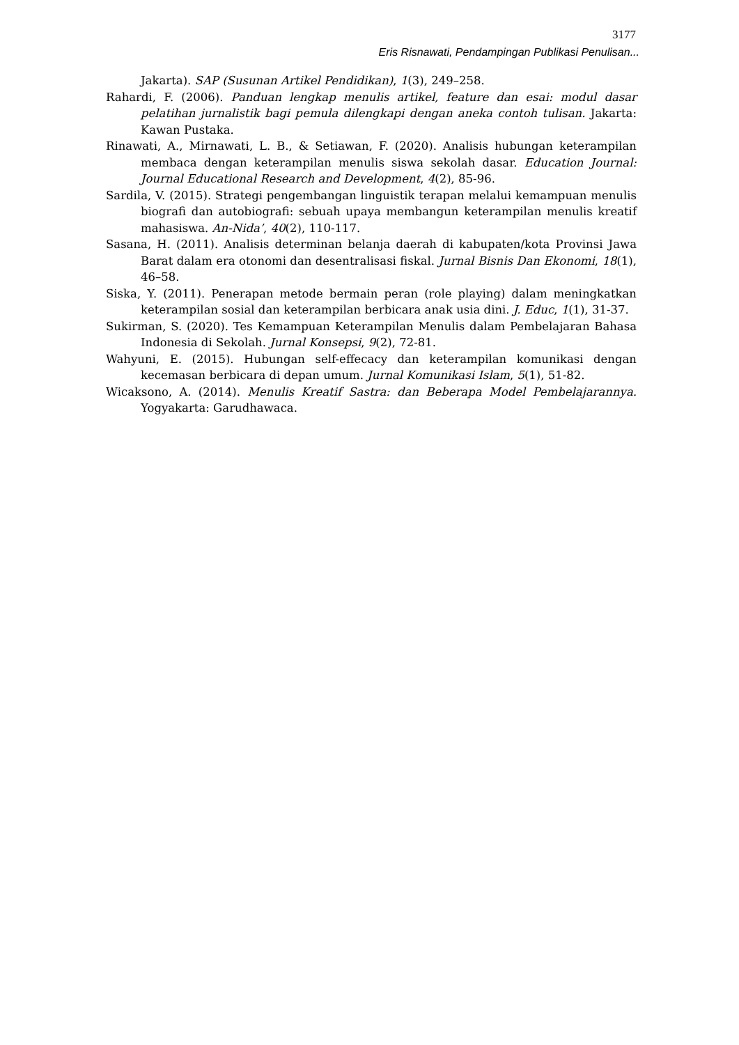3177
Eris Risnawati, Pendampingan Publikasi Penulisan...
Jakarta). SAP (Susunan Artikel Pendidikan), 1(3), 249–258.
Rahardi, F. (2006). Panduan lengkap menulis artikel, feature dan esai: modul dasar pelatihan jurnalistik bagi pemula dilengkapi dengan aneka contoh tulisan. Jakarta: Kawan Pustaka.
Rinawati, A., Mirnawati, L. B., & Setiawan, F. (2020). Analisis hubungan keterampilan membaca dengan keterampilan menulis siswa sekolah dasar. Education Journal: Journal Educational Research and Development, 4(2), 85-96.
Sardila, V. (2015). Strategi pengembangan linguistik terapan melalui kemampuan menulis biografi dan autobiografi: sebuah upaya membangun keterampilan menulis kreatif mahasiswa. An-Nida’, 40(2), 110-117.
Sasana, H. (2011). Analisis determinan belanja daerah di kabupaten/kota Provinsi Jawa Barat dalam era otonomi dan desentralisasi fiskal. Jurnal Bisnis Dan Ekonomi, 18(1), 46–58.
Siska, Y. (2011). Penerapan metode bermain peran (role playing) dalam meningkatkan keterampilan sosial dan keterampilan berbicara anak usia dini. J. Educ, 1(1), 31-37.
Sukirman, S. (2020). Tes Kemampuan Keterampilan Menulis dalam Pembelajaran Bahasa Indonesia di Sekolah. Jurnal Konsepsi, 9(2), 72-81.
Wahyuni, E. (2015). Hubungan self-effecacy dan keterampilan komunikasi dengan kecemasan berbicara di depan umum. Jurnal Komunikasi Islam, 5(1), 51-82.
Wicaksono, A. (2014). Menulis Kreatif Sastra: dan Beberapa Model Pembelajarannya. Yogyakarta: Garudhawaca.